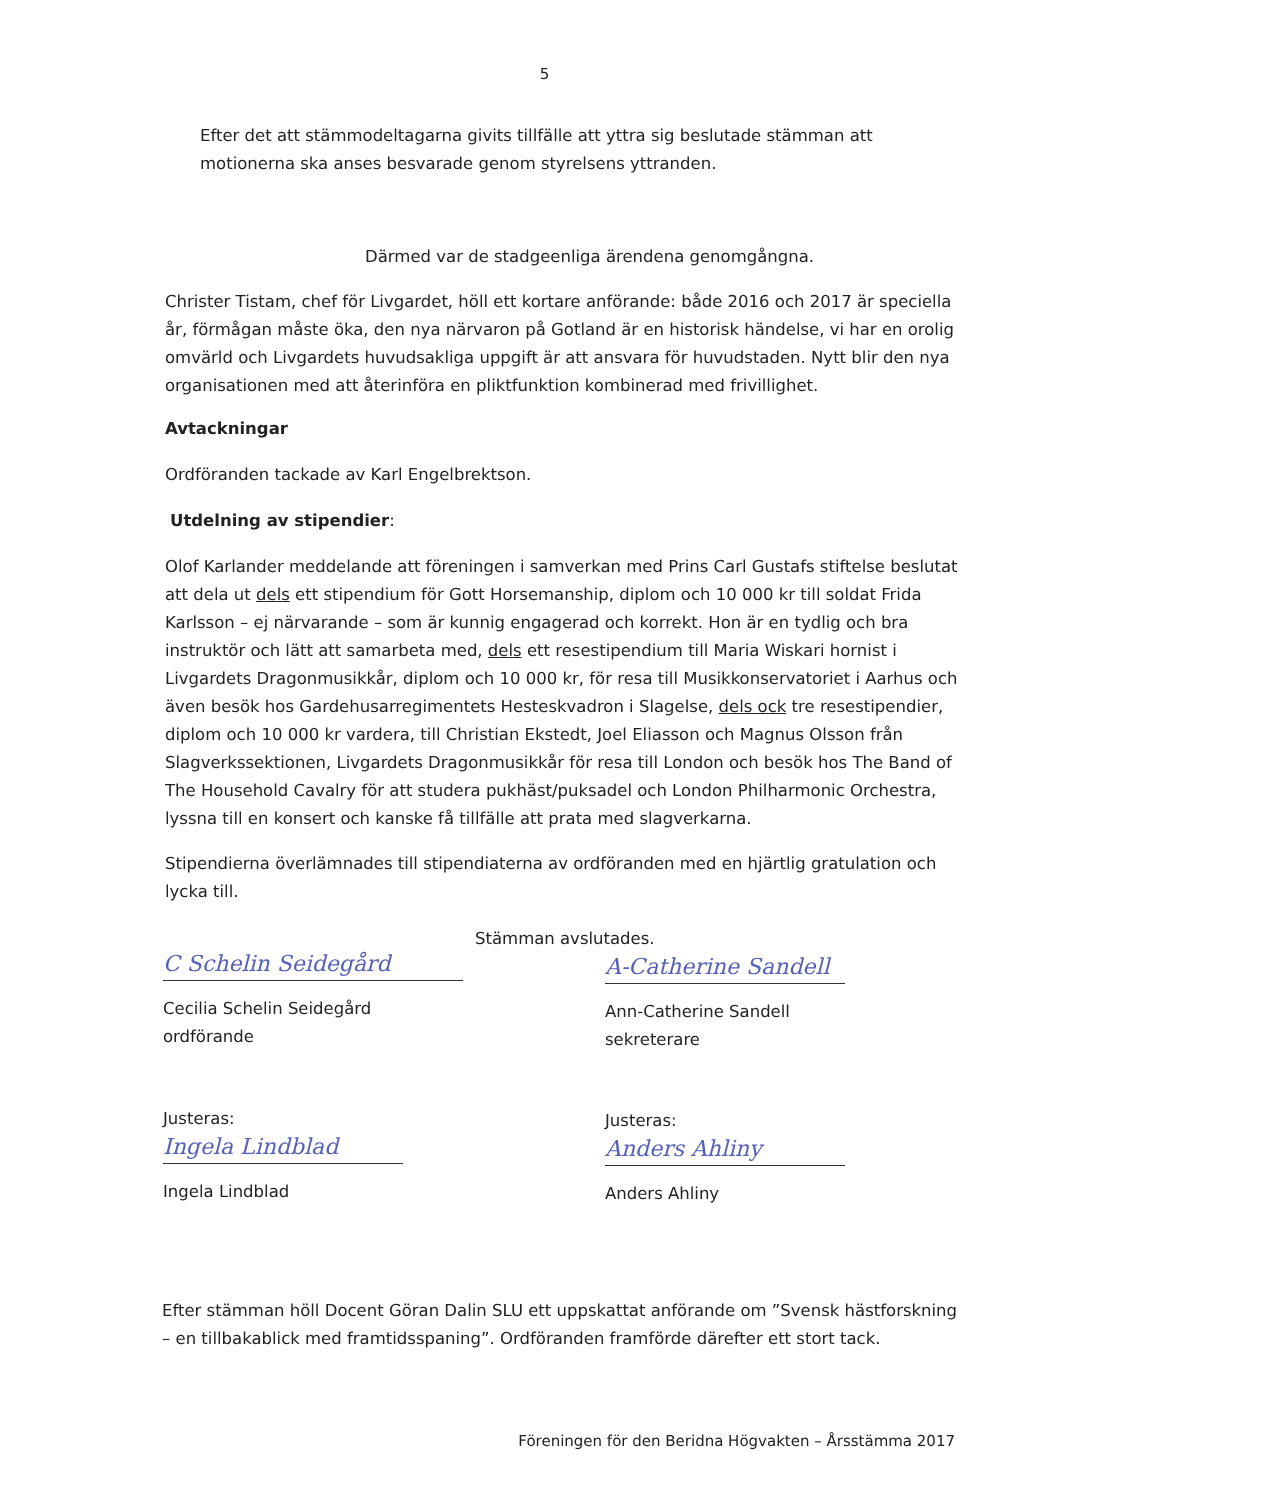5
Efter det att stämmodeltagarna givits tillfälle att yttra sig beslutade stämman att motionerna ska anses besvarade genom styrelsens yttranden.
Därmed var de stadgeenliga ärendena genomgångna.
Christer Tistam, chef för Livgardet, höll ett kortare anförande: både 2016 och 2017 är speciella år, förmågan måste öka, den nya närvaron på Gotland är en historisk händelse, vi har en orolig omvärld och Livgardets huvudsakliga uppgift är att ansvara för huvudstaden. Nytt blir den nya organisationen med att återinföra en pliktfunktion kombinerad med frivillighet.
Avtackningar
Ordföranden tackade av Karl Engelbrektson.
Utdelning av stipendier:
Olof Karlander meddelande att föreningen i samverkan med Prins Carl Gustafs stiftelse beslutat att dela ut dels ett stipendium för Gott Horsemanship, diplom och 10 000 kr till soldat Frida Karlsson – ej närvarande – som är kunnig engagerad och korrekt. Hon är en tydlig och bra instruktör och lätt att samarbeta med, dels ett resestipendium till Maria Wiskari hornist i Livgardets Dragonmusikkår, diplom och 10 000 kr, för resa till Musikkonservatoriet i Aarhus och även besök hos Gardehusarregimentets Hesteskvadron i Slagelse, dels ock tre resestipendier, diplom och 10 000 kr vardera, till Christian Ekstedt, Joel Eliasson och Magnus Olsson från Slagverkssektionen, Livgardets Dragonmusikkår för resa till London och besök hos The Band of The Household Cavalry för att studera pukhäst/puksadel och London Philharmonic Orchestra, lyssna till en konsert och kanske få tillfälle att prata med slagverkarna.
Stipendierna överlämnades till stipendiaterna av ordföranden med en hjärtlig gratulation och lycka till.
Stämman avslutades.
C Schelin Seidegård
Cecilia Schelin Seidegård
ordförande
A-Catherine Sandell
Ann-Catherine Sandell
sekreterare
Justeras:
Ingela Lindblad
Ingela Lindblad
Justeras:
Anders Ahliny
Anders Ahliny
Efter stämman höll Docent Göran Dalin SLU ett uppskattat anförande om ”Svensk hästforskning – en tillbakablick med framtidsspaning”. Ordföranden framförde därefter ett stort tack.
Föreningen för den Beridna Högvakten – Årsstämma 2017